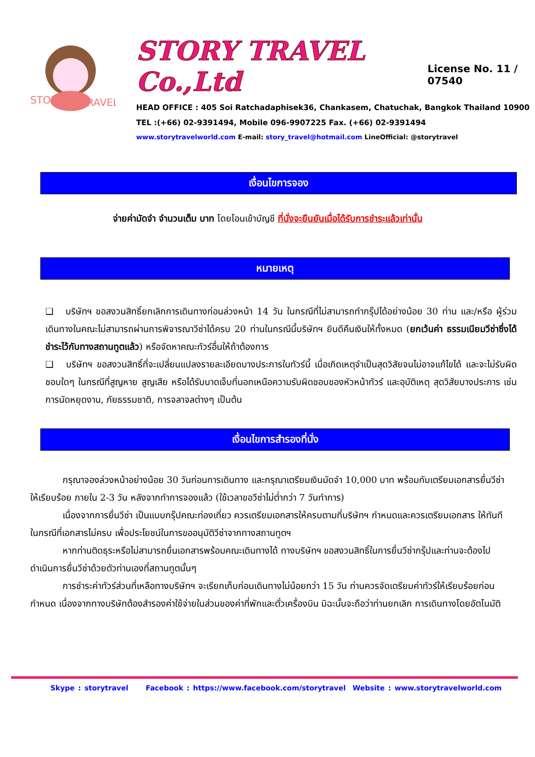STORY
TRAVEL
STORY TRAVEL Co.,Ltd
License No. 11 / 07540
HEAD OFFICE : 405 Soi Ratchadaphisek36, Chankasem, Chatuchak, Bangkok Thailand 10900
TEL :(+66) 02-9391494, Mobile 096-9907225 Fax. (+66) 02-9391494
www.storytravelworld.com E-mail: story_travel@hotmail.com LineOfficial: @storytravel
เงื่อนไขการจอง
จ่ายค่ามัดจำ จำนวนเต็ม บาท โดยโอนเข้าบัญชี ที่นั่งจะยืนยันเมื่อได้รับการชำระแล้วเท่านั้น
หมายเหตุ
❑ บริษัทฯ ขอสงวนสิทธิ์ยกเลิกการเดินทางก่อนล่วงหน้า 14 วัน ในกรณีที่ไม่สามารถทำกรุ๊ปได้อย่างน้อย 30 ท่าน และ/หรือ ผู้ร่วมเดินทางในคณะไม่สามารถผ่านการพิจารณาวีซ่าได้ครบ 20 ท่านในกรณีนี้บริษัทฯ ยินดีคืนเงินให้ทั้งหมด (ยกเว้นค่า ธรรมเนียมวีซ่าซึ่งได้ชำระไว้กับทางสถานทูตแล้ว) หรือจัดหาคณะทัวร์อื่นให้ถ้าต้องการ
❑ บริษัทฯ ขอสงวนสิทธิ์ที่จะเปลี่ยนแปลงรายละเอียดบางประการในทัวร์นี้ เมื่อเกิดเหตุจำเป็นสุดวิสัยจนไม่อาจแก้ไขได้ และจะไม่รับผิดชอบใดๆ ในกรณีที่สูญหาย สูญเสีย หรือได้รับบาดเจ็บที่นอกเหนือความรับผิดชอบของหัวหน้าทัวร์ และอุบัติเหตุ สุดวิสัยบางประการ เช่น การนัดหยุดงาน, ภัยธรรมชาติ, การจลาจลต่างๆ เป็นต้น
เงื่อนไขการสำรองที่นั่ง
กรุณาจองล่วงหน้าอย่างน้อย 30 วันก่อนการเดินทาง และกรุณาเตรียมเงินมัดจำ 10,000 บาท พร้อมกับเตรียมเอกสารยื่นวีซ่าให้เรียบร้อย ภายใน 2-3 วัน หลังจากทำการจองแล้ว (ใช้เวลาขอวีซ่าไม่ต่ำกว่า 7 วันทำการ)
เนื่องจากการยื่นวีซ่า เป็นแบบกรุ๊ปคณะท่องเที่ยว ควรเตรียมเอกสารให้ครบตามที่บริษัทฯ กำหนดและควรเตรียมเอกสาร ให้ทันทีในกรณีที่เอกสารไม่ครบ เพื่อประโยชน์ในการขออนุมัติวีซ่าจากทางสถานทูตฯ
หากท่านติดธุระหรือไม่สามารถยื่นเอกสารพร้อมคณะเดินทางได้ ทางบริษัทฯ ขอสงวนสิทธิ์ในการยื่นวีซ่ากรุ๊ปและท่านจะต้องไป ดำเนินการยื่นวีซ่าด้วยตัวท่านเองที่สถานทูตนั้นๆ
การชำระค่าทัวร์ส่วนที่เหลือทางบริษัทฯ จะเรียกเก็บก่อนเดินทางไม่น้อยกว่า 15 วัน ท่านควรจัดเตรียมค่าทัวร์ให้เรียบร้อยก่อนกำหนด เนื่องจากทางบริษัทต้องสำรองค่าใช้จ่ายในส่วนของค่าที่พักและตั๋วเครื่องบิน มิฉะนั้นจะถือว่าท่านยกเลิก การเดินทางโดยอัตโนมัติ
Skype : storytravel Facebook : https://www.facebook.com/storytravel Website : www.storytravelworld.com